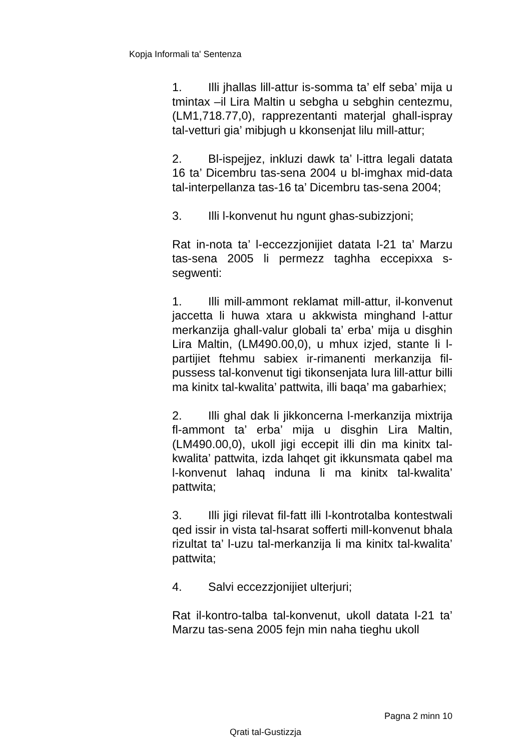Kopja Informali ta' Sentenza
1. Illi jhallas lill-attur is-somma ta’ elf seba’ mija u tmintax –il Lira Maltin u sebgha u sebghin centezmu, (LM1,718.77,0), rapprezentanti materjal ghall-ispray tal-vetturi gia’ mibjugh u kkonsenjat lilu mill-attur;
2. Bl-ispejjez, inkluzi dawk ta’ l-ittra legali datata 16 ta’ Dicembru tas-sena 2004 u bl-imghax mid-data tal-interpellanza tas-16 ta’ Dicembru tas-sena 2004;
3. Illi l-konvenut hu ngunt ghas-subizzjoni;
Rat in-nota ta’ l-eccezzjonijiet datata l-21 ta’ Marzu tas-sena 2005 li permezz taghha eccepixxa s-segwenti:
1. Illi mill-ammont reklamat mill-attur, il-konvenut jaccetta li huwa xtara u akkwista minghand l-attur merkanzija ghall-valur globali ta’ erba’ mija u disghin Lira Maltin, (LM490.00,0), u mhux izjed, stante li l-partijiet ftehmu sabiex ir-rimanenti merkanzija fil-pussess tal-konvenut tigi tikonsenjata lura lill-attur billi ma kinitx tal-kwalita’ pattwita, illi baqa’ ma gabarhiex;
2. Illi ghal dak li jikkoncerna l-merkanzija mixtrija fl-ammont ta’ erba’ mija u disghin Lira Maltin, (LM490.00,0), ukoll jigi eccepit illi din ma kinitx tal-kwalita’ pattwita, izda lahqet git ikkunsmata qabel ma l-konvenut lahaq induna li ma kinitx tal-kwalita’ pattwita;
3. Illi jigi rilevat fil-fatt illi l-kontrotalba kontestwali qed issir in vista tal-hsarat sofferti mill-konvenut bhala rizultat ta’ l-uzu tal-merkanzija li ma kinitx tal-kwalita’ pattwita;
4. Salvi eccezzjonijiet ulterjuri;
Rat il-kontro-talba tal-konvenut, ukoll datata l-21 ta’ Marzu tas-sena 2005 fejn min naha tieghu ukoll
Pagna 2 minn 10
Qrati tal-Gustizzja